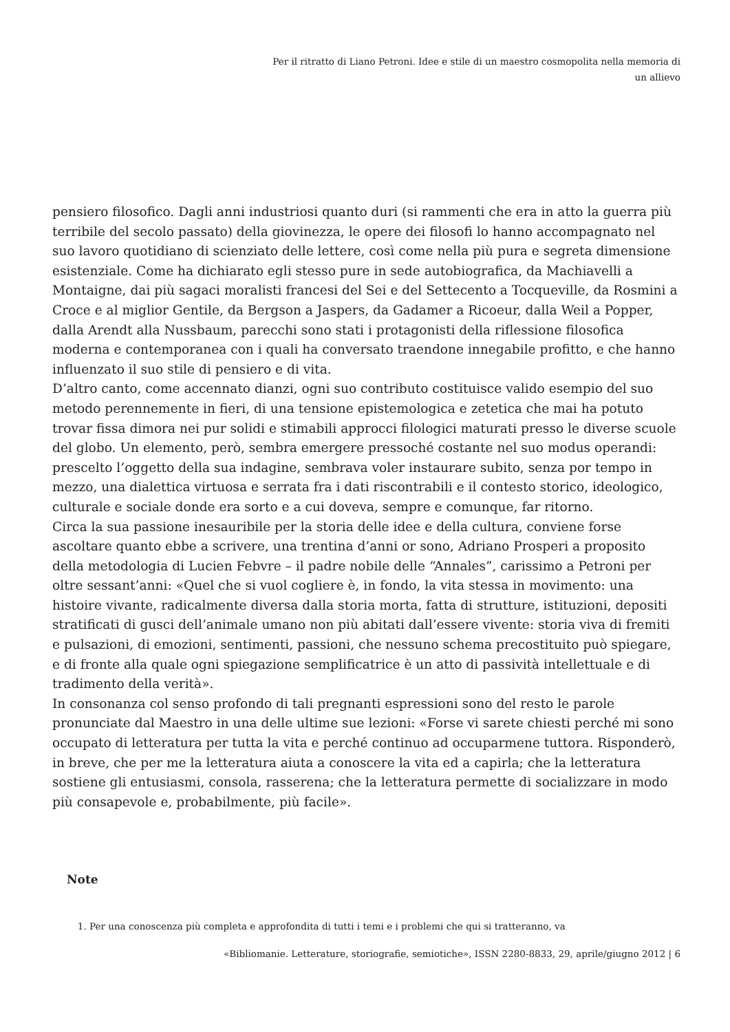Per il ritratto di Liano Petroni. Idee e stile di un maestro cosmopolita nella memoria di
un allievo
pensiero filosofico. Dagli anni industriosi quanto duri (si rammenti che era in atto la guerra più terribile del secolo passato) della giovinezza, le opere dei filosofi lo hanno accompagnato nel suo lavoro quotidiano di scienziato delle lettere, così come nella più pura e segreta dimensione esistenziale. Come ha dichiarato egli stesso pure in sede autobiografica, da Machiavelli a Montaigne, dai più sagaci moralisti francesi del Sei e del Settecento a Tocqueville, da Rosmini a Croce e al miglior Gentile, da Bergson a Jaspers, da Gadamer a Ricoeur, dalla Weil a Popper, dalla Arendt alla Nussbaum, parecchi sono stati i protagonisti della riflessione filosofica moderna e contemporanea con i quali ha conversato traendone innegabile profitto, e che hanno influenzato il suo stile di pensiero e di vita.
D’altro canto, come accennato dianzi, ogni suo contributo costituisce valido esempio del suo metodo perennemente in fieri, di una tensione epistemologica e zetetica che mai ha potuto trovar fissa dimora nei pur solidi e stimabili approcci filologici maturati presso le diverse scuole del globo. Un elemento, però, sembra emergere pressoché costante nel suo modus operandi: prescelto l’oggetto della sua indagine, sembrava voler instaurare subito, senza por tempo in mezzo, una dialettica virtuosa e serrata fra i dati riscontrabili e il contesto storico, ideologico, culturale e sociale donde era sorto e a cui doveva, sempre e comunque, far ritorno.
Circa la sua passione inesauribile per la storia delle idee e della cultura, conviene forse ascoltare quanto ebbe a scrivere, una trentina d’anni or sono, Adriano Prosperi a proposito della metodologia di Lucien Febvre – il padre nobile delle “Annales”, carissimo a Petroni per oltre sessant’anni: «Quel che si vuol cogliere è, in fondo, la vita stessa in movimento: una histoire vivante, radicalmente diversa dalla storia morta, fatta di strutture, istituzioni, depositi stratificati di gusci dell’animale umano non più abitati dall’essere vivente: storia viva di fremiti e pulsazioni, di emozioni, sentimenti, passioni, che nessuno schema precostituito può spiegare, e di fronte alla quale ogni spiegazione semplificatrice è un atto di passività intellettuale e di tradimento della verità».
In consonanza col senso profondo di tali pregnanti espressioni sono del resto le parole pronunciate dal Maestro in una delle ultime sue lezioni: «Forse vi sarete chiesti perché mi sono occupato di letteratura per tutta la vita e perché continuo ad occuparmene tuttora. Risponderò, in breve, che per me la letteratura aiuta a conoscere la vita ed a capirla; che la letteratura sostiene gli entusiasmi, consola, rasserena; che la letteratura permette di socializzare in modo più consapevole e, probabilmente, più facile».
Note
1. Per una conoscenza più completa e approfondita di tutti i temi e i problemi che qui si tratteranno, va
«Bibliomanie. Letterature, storiografie, semiotiche», ISSN 2280-8833, 29, aprile/giugno 2012 | 6